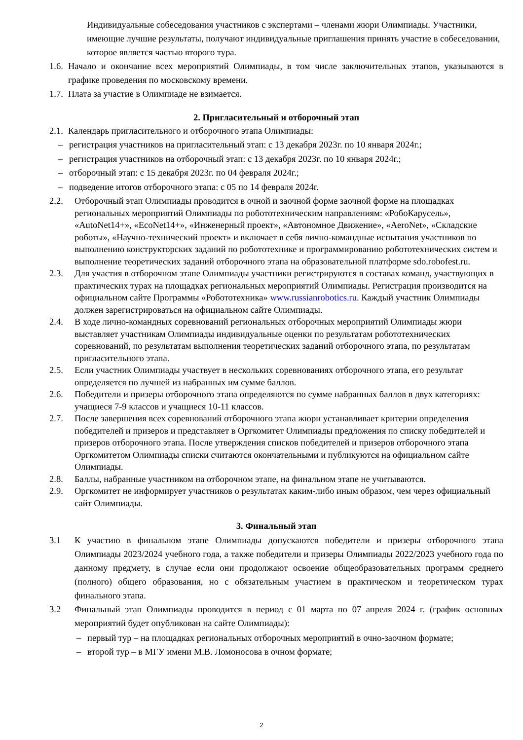Индивидуальные собеседования участников с экспертами – членами жюри Олимпиады. Участники, имеющие лучшие результаты, получают индивидуальные приглашения принять участие в собеседовании, которое является частью второго тура.
1.6. Начало и окончание всех мероприятий Олимпиады, в том числе заключительных этапов, указываются в графике проведения по московскому времени.
1.7. Плата за участие в Олимпиаде не взимается.
2. Пригласительный и отборочный этап
2.1. Календарь пригласительного и отборочного этапа Олимпиады:
– регистрация участников на пригласительный этап: с 13 декабря 2023г. по 10 января 2024г.;
– регистрация участников на отборочный этап: с 13 декабря 2023г. по 10 января 2024г.;
– отборочный этап: с 15 декабря 2023г. по 04 февраля 2024г.;
– подведение итогов отборочного этапа: с 05 по 14 февраля 2024г.
2.2. Отборочный этап Олимпиады проводится в очной и заочной форме заочной форме на площадках региональных мероприятий Олимпиады по робототехническим направлениям: «РобоКарусель», «AutoNet14+», «EcoNet14+», «Инженерный проект», «Автономное Движение», «AeroNet», «Складские роботы», «Научно-технический проект» и включает в себя лично-командные испытания участников по выполнению конструкторских заданий по робототехнике и программированию робототехнических систем и выполнение теоретических заданий отборочного этапа на образовательной платформе sdo.robofest.ru.
2.3. Для участия в отборочном этапе Олимпиады участники регистрируются в составах команд, участвующих в практических турах на площадках региональных мероприятий Олимпиады. Регистрация производится на официальном сайте Программы «Робототехника» www.russianrobotics.ru. Каждый участник Олимпиады должен зарегистрироваться на официальном сайте Олимпиады.
2.4. В ходе лично-командных соревнований региональных отборочных мероприятий Олимпиады жюри выставляет участникам Олимпиады индивидуальные оценки по результатам робототехнических соревнований, по результатам выполнения теоретических заданий отборочного этапа, по результатам пригласительного этапа.
2.5. Если участник Олимпиады участвует в нескольких соревнованиях отборочного этапа, его результат определяется по лучшей из набранных им сумме баллов.
2.6. Победители и призеры отборочного этапа определяются по сумме набранных баллов в двух категориях: учащиеся 7-9 классов и учащиеся 10-11 классов.
2.7. После завершения всех соревнований отборочного этапа жюри устанавливает критерии определения победителей и призеров и представляет в Оргкомитет Олимпиады предложения по списку победителей и призеров отборочного этапа. После утверждения списков победителей и призеров отборочного этапа Оргкомитетом Олимпиады списки считаются окончательными и публикуются на официальном сайте Олимпиады.
2.8. Баллы, набранные участником на отборочном этапе, на финальном этапе не учитываются.
2.9. Оргкомитет не информирует участников о результатах каким-либо иным образом, чем через официальный сайт Олимпиады.
3. Финальный этап
3.1 К участию в финальном этапе Олимпиады допускаются победители и призеры отборочного этапа Олимпиады 2023/2024 учебного года, а также победители и призеры Олимпиады 2022/2023 учебного года по данному предмету, в случае если они продолжают освоение общеобразовательных программ среднего (полного) общего образования, но с обязательным участием в практическом и теоретическом турах финального этапа.
3.2 Финальный этап Олимпиады проводится в период с 01 марта по 07 апреля 2024 г. (график основных мероприятий будет опубликован на сайте Олимпиады):
– первый тур – на площадках региональных отборочных мероприятий в очно-заочном формате;
– второй тур – в МГУ имени М.В. Ломоносова в очном формате;
2